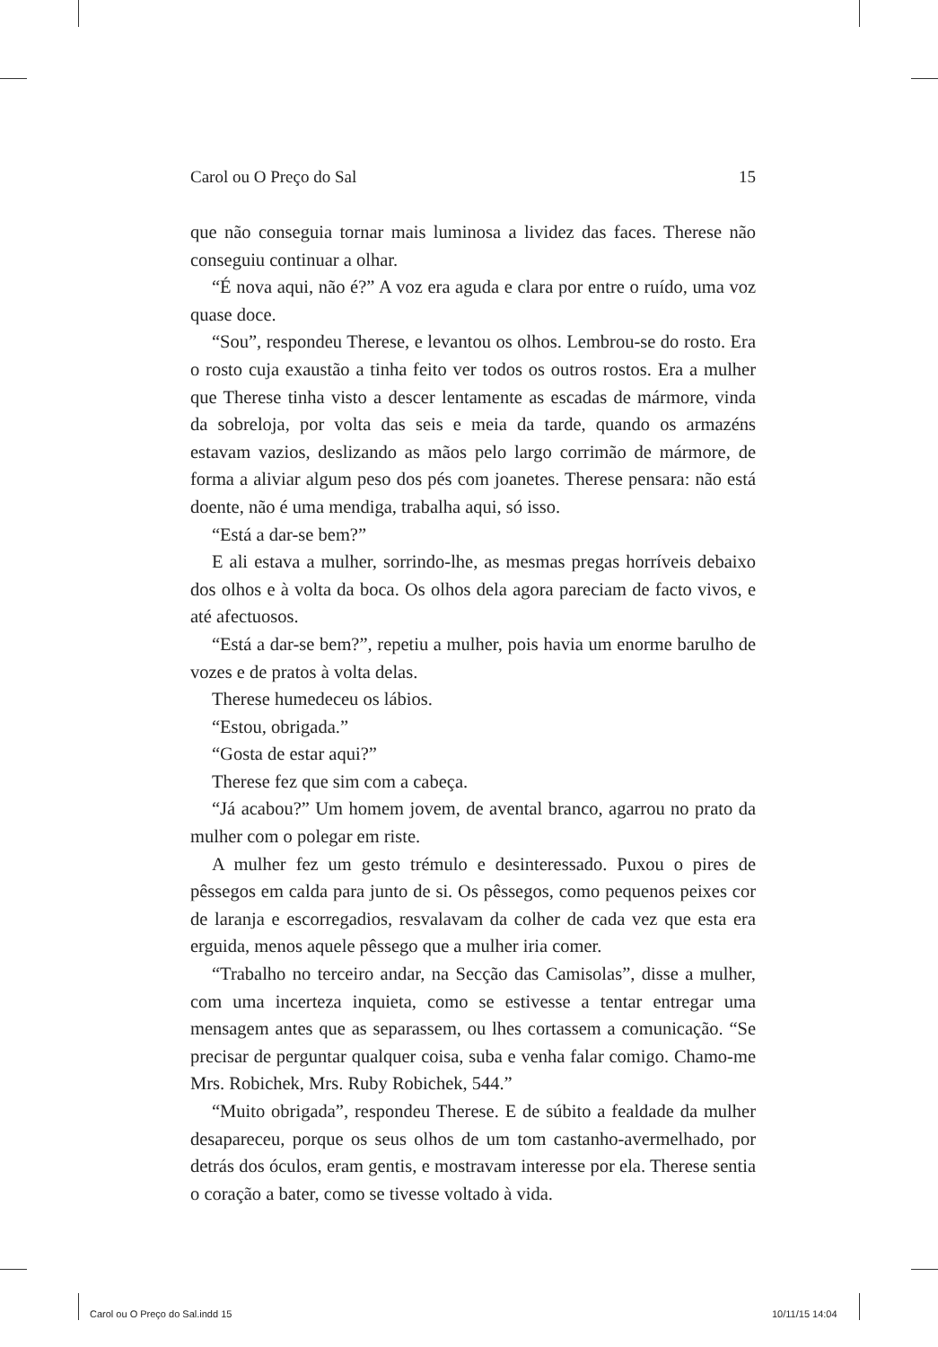Carol ou O Preço do Sal 15
que não conseguia tornar mais luminosa a lividez das faces. Therese não conseguiu continuar a olhar.
“É nova aqui, não é?” A voz era aguda e clara por entre o ruído, uma voz quase doce.
“Sou”, respondeu Therese, e levantou os olhos. Lembrou-se do rosto. Era o rosto cuja exaustão a tinha feito ver todos os outros rostos. Era a mulher que Therese tinha visto a descer lentamente as escadas de mármore, vinda da sobreloja, por volta das seis e meia da tarde, quando os armazéns estavam vazios, deslizando as mãos pelo largo corrimão de mármore, de forma a aliviar algum peso dos pés com joanetes. Therese pensara: não está doente, não é uma mendiga, trabalha aqui, só isso.
“Está a dar-se bem?”
E ali estava a mulher, sorrindo-lhe, as mesmas pregas horríveis debaixo dos olhos e à volta da boca. Os olhos dela agora pareciam de facto vivos, e até afectuosos.
“Está a dar-se bem?”, repetiu a mulher, pois havia um enorme barulho de vozes e de pratos à volta delas.
Therese humedeceu os lábios.
“Estou, obrigada.”
“Gosta de estar aqui?”
Therese fez que sim com a cabeça.
“Já acabou?” Um homem jovem, de avental branco, agarrou no prato da mulher com o polegar em riste.
A mulher fez um gesto trémulo e desinteressado. Puxou o pires de pêssegos em calda para junto de si. Os pêssegos, como pequenos peixes cor de laranja e escorregadios, resvalavam da colher de cada vez que esta era erguida, menos aquele pêssego que a mulher iria comer.
“Trabalho no terceiro andar, na Secção das Camisolas”, disse a mulher, com uma incerteza inquieta, como se estivesse a tentar entregar uma mensagem antes que as separassem, ou lhes cortassem a comunicação. “Se precisar de perguntar qualquer coisa, suba e venha falar comigo. Chamo-me Mrs. Robichek, Mrs. Ruby Robichek, 544.”
“Muito obrigada”, respondeu Therese. E de súbito a fealdade da mulher desapareceu, porque os seus olhos de um tom castanho-avermelhado, por detrás dos óculos, eram gentis, e mostravam interesse por ela. Therese sentia o coração a bater, como se tivesse voltado à vida.
Carol ou O Preço do Sal.indd 15
10/11/15 14:04